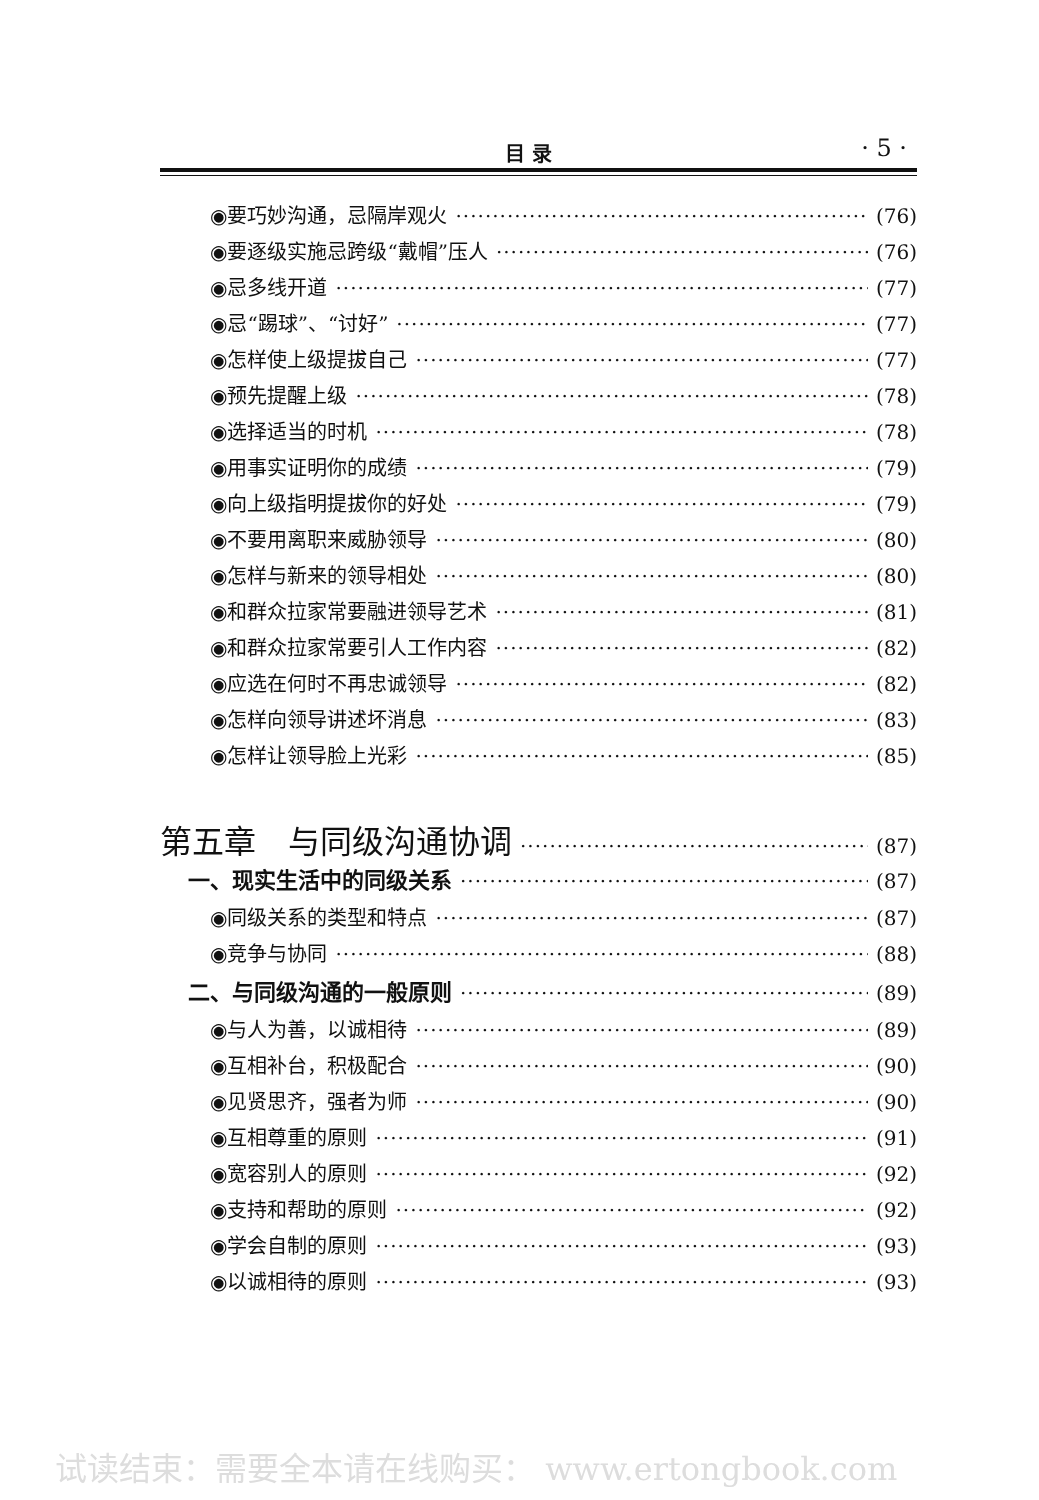目 录 · 5 ·
◉要巧妙沟通，忌隔岸观火 (76)
◉要逐级实施忌跨级“戴帽”压人 (76)
◉忌多线开道 (77)
◉忌“踢球”、“讨好” (77)
◉怎样使上级提拔自己 (77)
◉预先提醒上级 (78)
◉选择适当的时机 (78)
◉用事实证明你的成绩 (79)
◉向上级指明提拔你的好处 (79)
◉不要用离职来威胁领导 (80)
◉怎样与新来的领导相处 (80)
◉和群众拉家常要融进领导艺术 (81)
◉和群众拉家常要引人工作内容 (82)
◉应选在何时不再忠诚领导 (82)
◉怎样向领导讲述坏消息 (83)
◉怎样让领导脸上光彩 (85)
第五章　与同级沟通协调 (87)
一、现实生活中的同级关系 (87)
◉同级关系的类型和特点 (87)
◉竞争与协同 (88)
二、与同级沟通的一般原则 (89)
◉与人为善，以诚相待 (89)
◉互相补台，积极配合 (90)
◉见贤思齐，强者为师 (90)
◉互相尊重的原则 (91)
◉宽容别人的原则 (92)
◉支持和帮助的原则 (92)
◉学会自制的原则 (93)
◉以诚相待的原则 (93)
试读结束：需要全本请在线购买： www.ertongbook.com